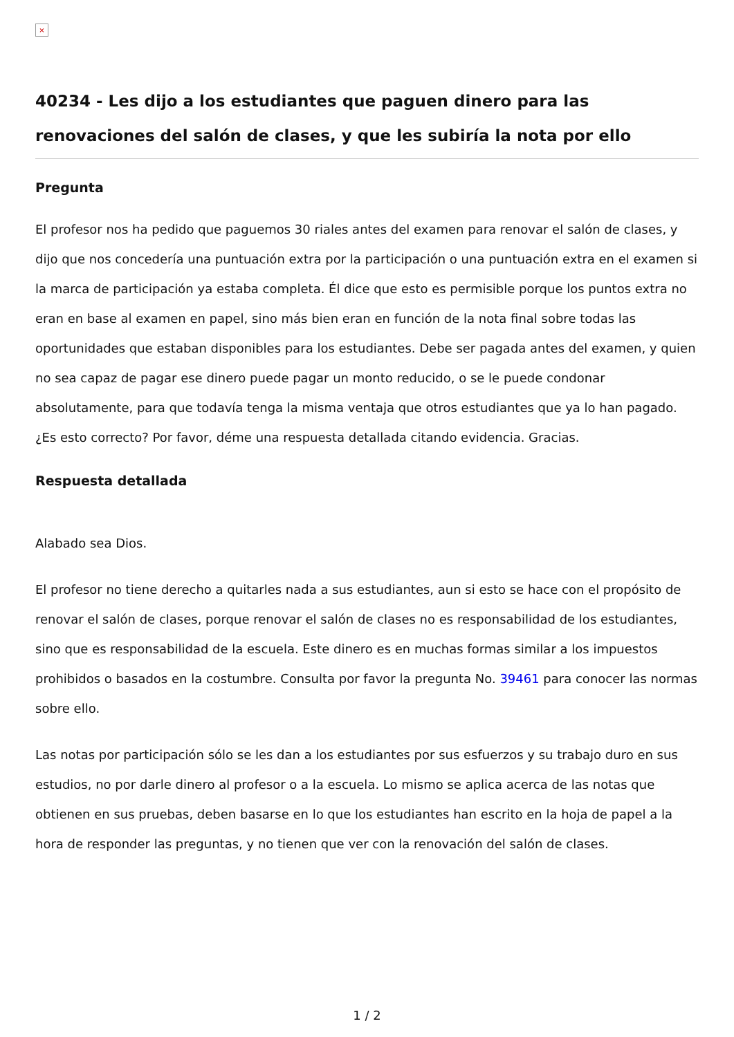×
40234 - Les dijo a los estudiantes que paguen dinero para las renovaciones del salón de clases, y que les subiría la nota por ello
Pregunta
El profesor nos ha pedido que paguemos 30 riales antes del examen para renovar el salón de clases, y dijo que nos concedería una puntuación extra por la participación o una puntuación extra en el examen si la marca de participación ya estaba completa. Él dice que esto es permisible porque los puntos extra no eran en base al examen en papel, sino más bien eran en función de la nota final sobre todas las oportunidades que estaban disponibles para los estudiantes. Debe ser pagada antes del examen, y quien no sea capaz de pagar ese dinero puede pagar un monto reducido, o se le puede condonar absolutamente, para que todavía tenga la misma ventaja que otros estudiantes que ya lo han pagado. ¿Es esto correcto? Por favor, déme una respuesta detallada citando evidencia. Gracias.
Respuesta detallada
Alabado sea Dios.
El profesor no tiene derecho a quitarles nada a sus estudiantes, aun si esto se hace con el propósito de renovar el salón de clases, porque renovar el salón de clases no es responsabilidad de los estudiantes, sino que es responsabilidad de la escuela. Este dinero es en muchas formas similar a los impuestos prohibidos o basados en la costumbre. Consulta por favor la pregunta No. 39461 para conocer las normas sobre ello.
Las notas por participación sólo se les dan a los estudiantes por sus esfuerzos y su trabajo duro en sus estudios, no por darle dinero al profesor o a la escuela. Lo mismo se aplica acerca de las notas que obtienen en sus pruebas, deben basarse en lo que los estudiantes han escrito en la hoja de papel a la hora de responder las preguntas, y no tienen que ver con la renovación del salón de clases.
1 / 2